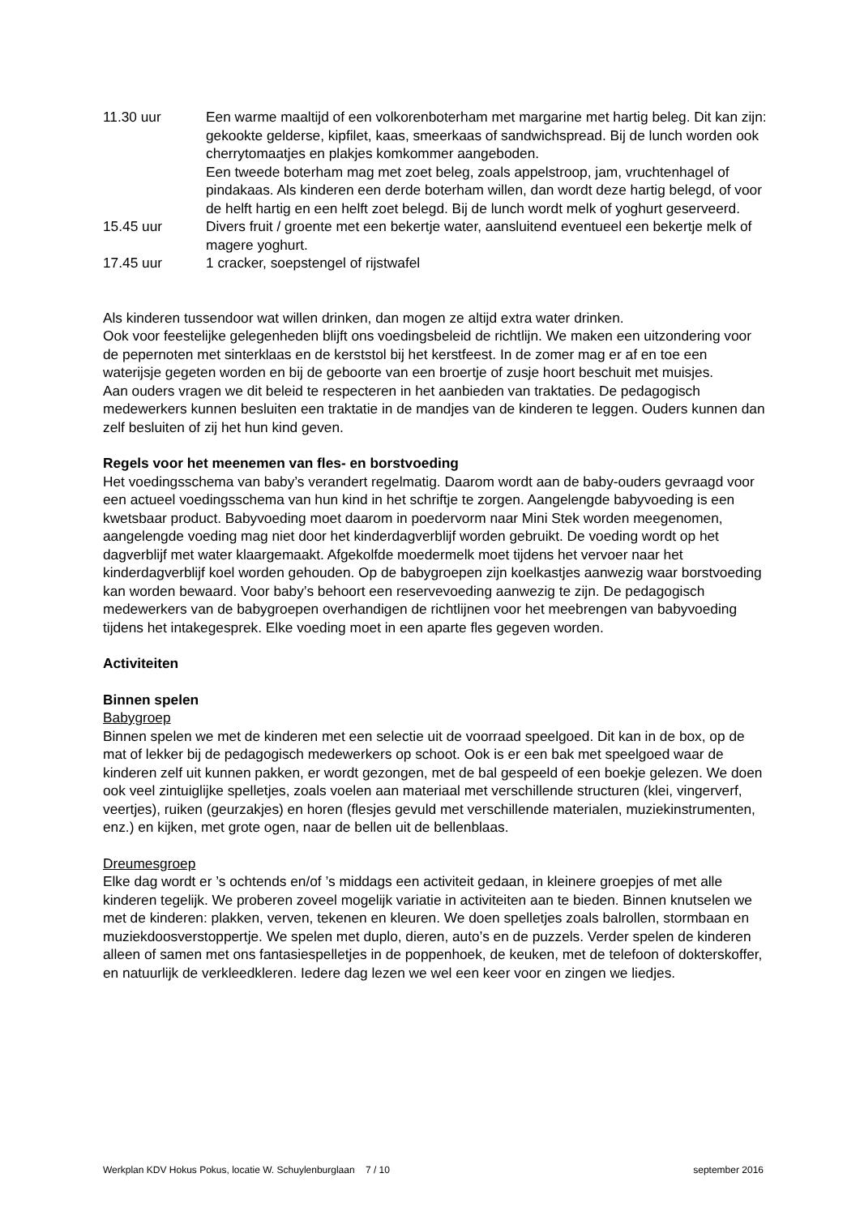11.30 uur Een warme maaltijd of een volkorenboterham met margarine met hartig beleg. Dit kan zijn: gekookte gelderse, kipfilet, kaas, smeerkaas of sandwichspread. Bij de lunch worden ook cherrytomaatjes en plakjes komkommer aangeboden.
Een tweede boterham mag met zoet beleg, zoals appelstroop, jam, vruchtenhagel of pindakaas. Als kinderen een derde boterham willen, dan wordt deze hartig belegd, of voor de helft hartig en een helft zoet belegd. Bij de lunch wordt melk of yoghurt geserveerd.
15.45 uur Divers fruit / groente met een bekertje water, aansluitend eventueel een bekertje melk of magere yoghurt.
17.45 uur 1 cracker, soepstengel of rijstwafel
Als kinderen tussendoor wat willen drinken, dan mogen ze altijd extra water drinken.
Ook voor feestelijke gelegenheden blijft ons voedingsbeleid de richtlijn. We maken een uitzondering voor de pepernoten met sinterklaas en de kerststol bij het kerstfeest. In de zomer mag er af en toe een waterijsje gegeten worden en bij de geboorte van een broertje of zusje hoort beschuit met muisjes.
Aan ouders vragen we dit beleid te respecteren in het aanbieden van traktaties. De pedagogisch medewerkers kunnen besluiten een traktatie in de mandjes van de kinderen te leggen. Ouders kunnen dan zelf besluiten of zij het hun kind geven.
Regels voor het meenemen van fles- en borstvoeding
Het voedingsschema van baby’s verandert regelmatig. Daarom wordt aan de baby-ouders gevraagd voor een actueel voedingsschema van hun kind in het schriftje te zorgen. Aangelengde babyvoeding is een kwetsbaar product. Babyvoeding moet daarom in poedervorm naar Mini Stek worden meegenomen, aangelengde voeding mag niet door het kinderdagverblijf worden gebruikt. De voeding wordt op het dagverblijf met water klaargemaakt. Afgekolfde moedermelk moet tijdens het vervoer naar het kinderdagverblijf koel worden gehouden. Op de babygroepen zijn koelkastjes aanwezig waar borstvoeding kan worden bewaard. Voor baby’s behoort een reservevoeding aanwezig te zijn. De pedagogisch medewerkers van de babygroepen overhandigen de richtlijnen voor het meebrengen van babyvoeding tijdens het intakegesprek. Elke voeding moet in een aparte fles gegeven worden.
Activiteiten
Binnen spelen
Babygroep
Binnen spelen we met de kinderen met een selectie uit de voorraad speelgoed. Dit kan in de box, op de mat of lekker bij de pedagogisch medewerkers op schoot. Ook is er een bak met speelgoed waar de kinderen zelf uit kunnen pakken, er wordt gezongen, met de bal gespeeld of een boekje gelezen. We doen ook veel zintuiglijke spelletjes, zoals voelen aan materiaal met verschillende structuren (klei, vingerverf, veertjes), ruiken (geurzakjes) en horen (flesjes gevuld met verschillende materialen, muziekinstrumenten, enz.) en kijken, met grote ogen, naar de bellen uit de bellenblaas.
Dreumesgroep
Elke dag wordt er ’s ochtends en/of ’s middags een activiteit gedaan, in kleinere groepjes of met alle kinderen tegelijk. We proberen zoveel mogelijk variatie in activiteiten aan te bieden. Binnen knutselen we met de kinderen: plakken, verven, tekenen en kleuren. We doen spelletjes zoals balrollen, stormbaan en muziekdoosverstoppertje. We spelen met duplo, dieren, auto’s en de puzzels. Verder spelen de kinderen alleen of samen met ons fantasiespelletjes in de poppenhoek, de keuken, met de telefoon of dokterskoffer, en natuurlijk de verkleedkleren. Iedere dag lezen we wel een keer voor en zingen we liedjes.
Werkplan KDV Hokus Pokus, locatie W. Schuylenburglaan 7 / 10 september 2016